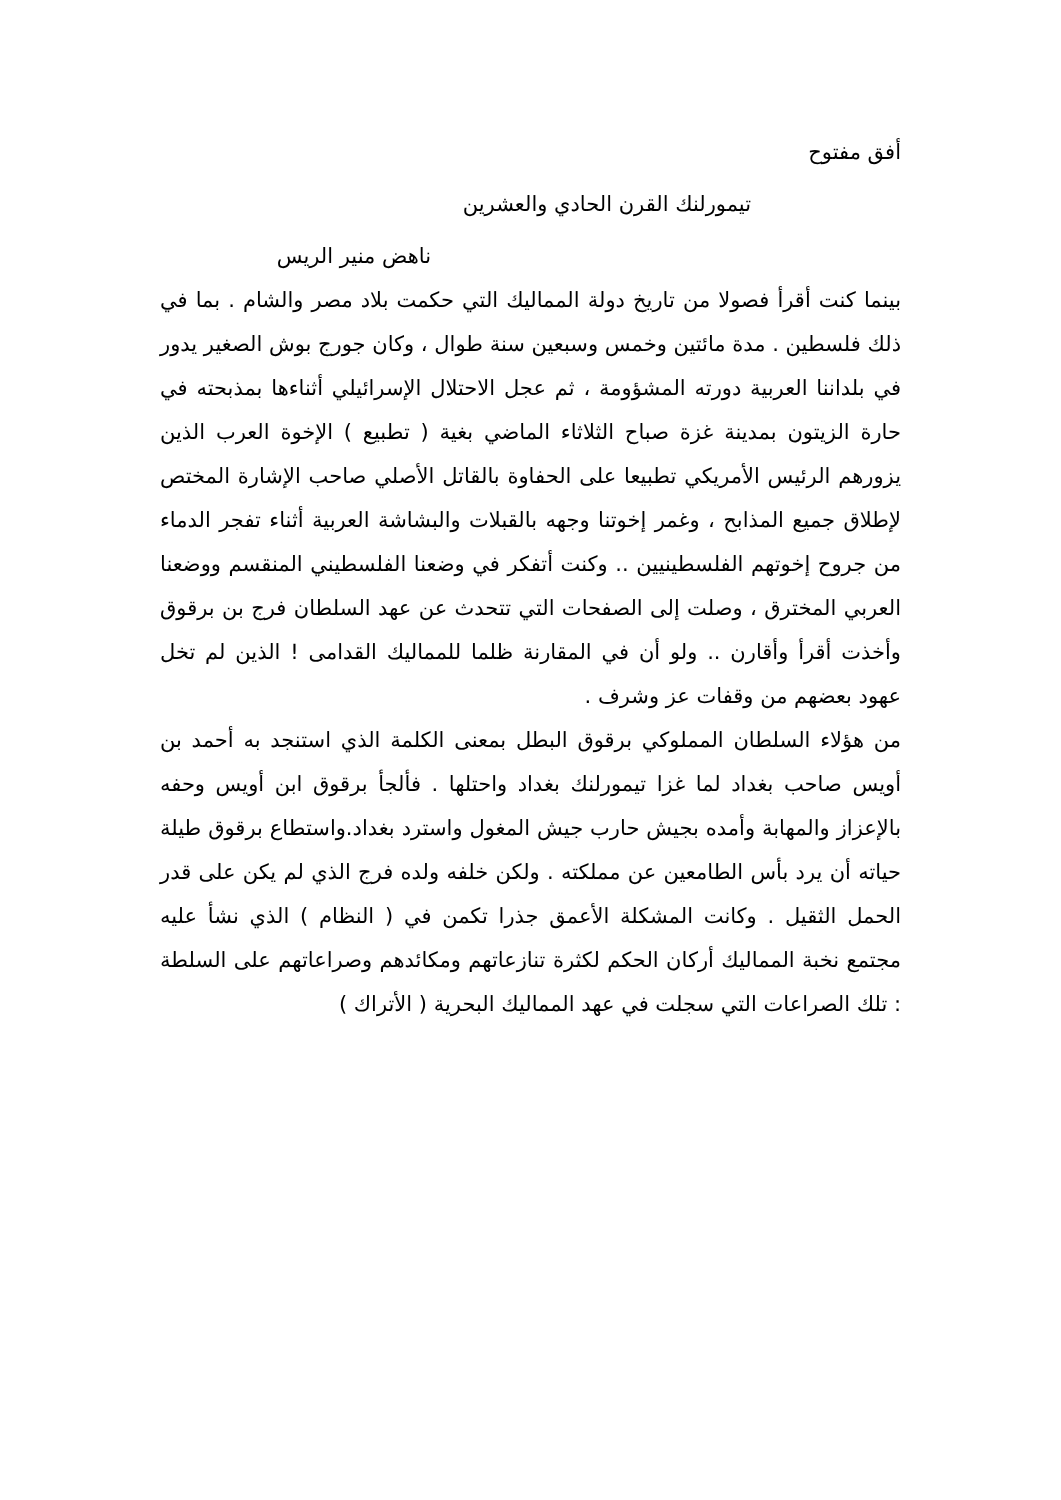أفق مفتوح
تيمورلنك القرن الحادي والعشرين
ناهض منير الريس
بينما كنت أقرأ فصولا من تاريخ دولة المماليك التي حكمت بلاد مصر والشام . بما في ذلك فلسطين . مدة مائتين وخمس وسبعين سنة طوال ، وكان جورج بوش الصغير يدور في بلداننا العربية دورته المشؤومة ، ثم عجل الاحتلال الإسرائيلي أثناءها بمذبحته في حارة الزيتون بمدينة غزة صباح الثلاثاء الماضي بغية ( تطبيع ) الإخوة العرب الذين يزورهم الرئيس الأمريكي تطبيعا على الحفاوة بالقاتل الأصلي صاحب الإشارة المختص لإطلاق جميع المذابح ، وغمر إخوتنا وجهه بالقبلات والبشاشة العربية أثناء تفجر الدماء من جروح إخوتهم الفلسطينيين .. وكنت أتفكر في وضعنا الفلسطيني المنقسم ووضعنا العربي المخترق ، وصلت إلى الصفحات التي تتحدث عن عهد السلطان فرج بن برقوق وأخذت أقرأ وأقارن .. ولو أن في المقارنة ظلما للمماليك القدامى ! الذين لم تخل عهود بعضهم من وقفات عز وشرف .
من هؤلاء السلطان المملوكي برقوق البطل بمعنى الكلمة الذي استنجد به أحمد بن أويس صاحب بغداد لما غزا تيمورلنك بغداد واحتلها . فألجأ برقوق ابن أويس وحفه بالإعزاز والمهابة وأمده بجيش حارب جيش المغول واسترد بغداد.واستطاع برقوق طيلة حياته أن يرد بأس الطامعين عن مملكته . ولكن خلفه ولده فرج الذي لم يكن على قدر الحمل الثقيل . وكانت المشكلة الأعمق جذرا تكمن في ( النظام ) الذي نشأ عليه مجتمع نخبة المماليك أركان الحكم لكثرة تنازعاتهم ومكائدهم وصراعاتهم على السلطة : تلك الصراعات التي سجلت في عهد المماليك البحرية ( الأتراك )